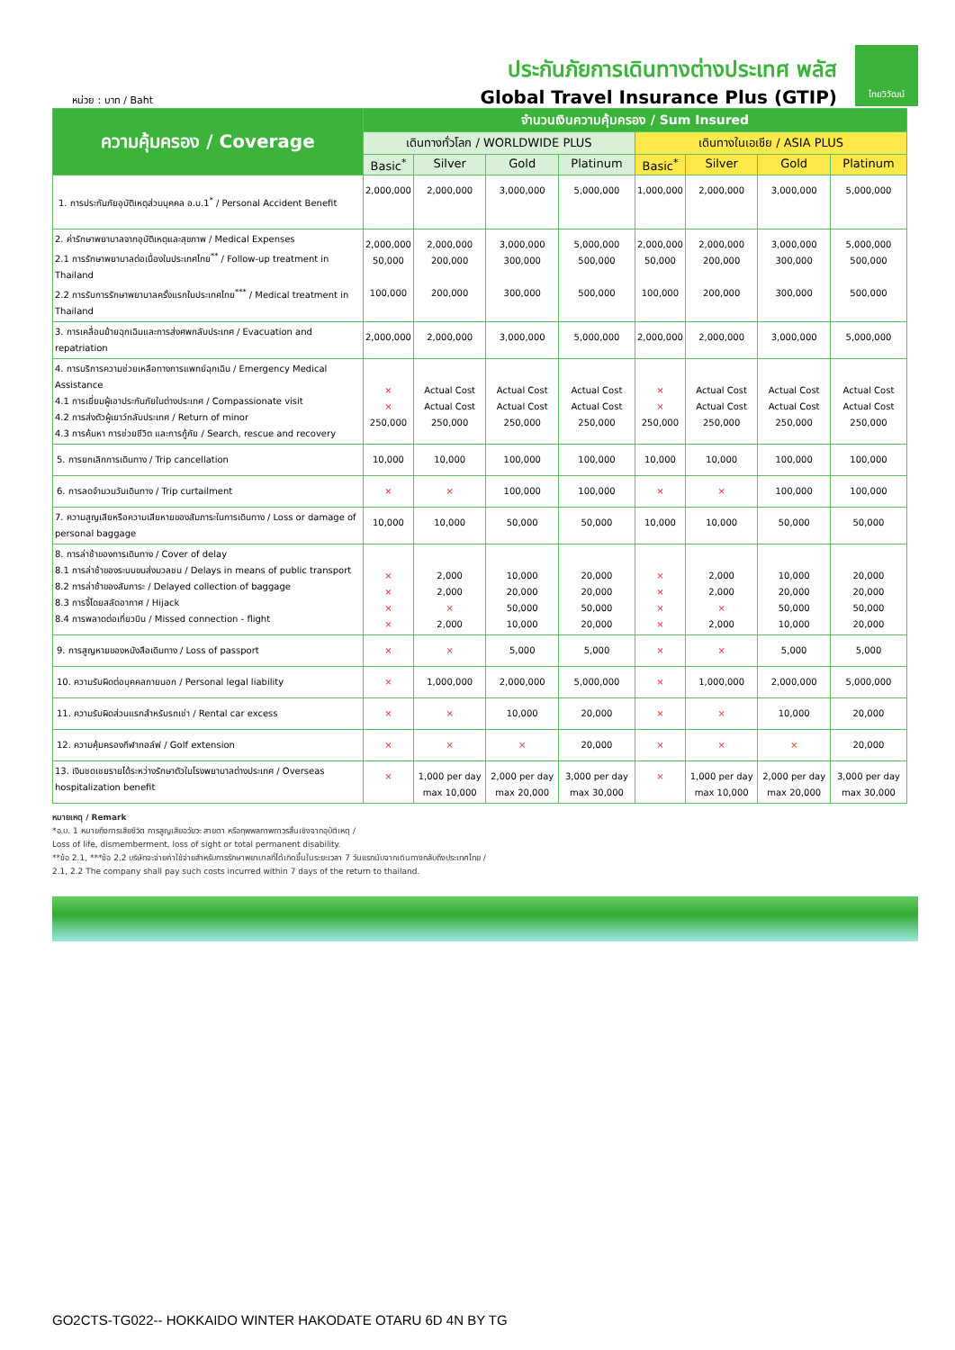หน่วย : บาท / Baht
ประกันภัยการเดินทางต่างประเทศ พลัส
Global Travel Insurance Plus (GTIP)
ไทยวิวัฒน์
| ความคุ้มครอง / Coverage | จำนวนเงินความคุ้มครอง / Sum Insured | | | | | | | |
| --- | --- | --- | --- | --- | --- | --- | --- | --- |
| | เดินทางทั่วโลก / WORLDWIDE PLUS | | | | เดินทางในเอเชีย / ASIA PLUS | | | |
| | Basic<sup>*</sup> | Silver | Gold | Platinum | Basic<sup>*</sup> | Silver | Gold | Platinum |
| 1. การประกันภัยอุบัติเหตุส่วนบุคคล อ.บ.1<sup>*</sup> / Personal Accident Benefit | 2,000,000 | 2,000,000 | 3,000,000 | 5,000,000 | 1,000,000 | 2,000,000 | 3,000,000 | 5,000,000 |
| 2. ค่ารักษาพยาบาลจากอุบัติเหตุและสุขภาพ / Medical Expenses 2.1 การรักษาพยาบาลต่อเนื่องในประเทศไทย<sup>**</sup> / Follow-up treatment in Thailand 2.2 การรับการรักษาพยาบาลครั้งแรกในประเทศไทย<sup>***</sup> / Medical treatment in Thailand | 2,000,000 50,000 100,000 | 2,000,000 200,000 200,000 | 3,000,000 300,000 300,000 | 5,000,000 500,000 500,000 | 2,000,000 50,000 100,000 | 2,000,000 200,000 200,000 | 3,000,000 300,000 300,000 | 5,000,000 500,000 500,000 |
| 3. การเคลื่อนย้ายฉุกเฉินและการส่งศพกลับประเทศ / Evacuation and repatriation | 2,000,000 | 2,000,000 | 3,000,000 | 5,000,000 | 2,000,000 | 2,000,000 | 3,000,000 | 5,000,000 |
| 4. การบริการความช่วยเหลือทางการแพทย์ฉุกเฉิน / Emergency Medical Assistance 4.1 การเยี่ยมผู้เอาประกันภัยในต่างประเทศ / Compassionate visit 4.2 การส่งตัวผู้เยาว์กลับประเทศ / Return of minor 4.3 การค้นหา การช่วยชีวิต และการกู้ภัย / Search, rescue and recovery | × × 250,000 | Actual Cost Actual Cost 250,000 | Actual Cost Actual Cost 250,000 | Actual Cost Actual Cost 250,000 | × × 250,000 | Actual Cost Actual Cost 250,000 | Actual Cost Actual Cost 250,000 | Actual Cost Actual Cost 250,000 |
| 5. การยกเลิกการเดินทาง / Trip cancellation | 10,000 | 10,000 | 100,000 | 100,000 | 10,000 | 10,000 | 100,000 | 100,000 |
| 6. การลดจำนวนวันเดินทาง / Trip curtailment | × | × | 100,000 | 100,000 | × | × | 100,000 | 100,000 |
| 7. ความสูญเสียหรือความเสียหายของสัมภาระในการเดินทาง / Loss or damage of personal baggage | 10,000 | 10,000 | 50,000 | 50,000 | 10,000 | 10,000 | 50,000 | 50,000 |
| 8. การล่าช้าของการเดินทาง / Cover of delay 8.1 การล่าช้าของระบบขนส่งมวลชน / Delays in means of public transport 8.2 การล่าช้าของสัมภาระ / Delayed collection of baggage 8.3 การจี้โดยสลัดอากาศ / Hijack 8.4 การพลาดต่อเที่ยวบิน / Missed connection - flight | × × × × | 2,000 2,000 × 2,000 | 10,000 20,000 50,000 10,000 | 20,000 20,000 50,000 20,000 | × × × × | 2,000 2,000 × 2,000 | 10,000 20,000 50,000 10,000 | 20,000 20,000 50,000 20,000 |
| 9. การสูญหายของหนังสือเดินทาง / Loss of passport | × | × | 5,000 | 5,000 | × | × | 5,000 | 5,000 |
| 10. ความรับผิดต่อบุคคลภายนอก / Personal legal liability | × | 1,000,000 | 2,000,000 | 5,000,000 | × | 1,000,000 | 2,000,000 | 5,000,000 |
| 11. ความรับผิดส่วนแรกสำหรับรถเช่า / Rental car excess | × | × | 10,000 | 20,000 | × | × | 10,000 | 20,000 |
| 12. ความคุ้มครองกีฬากอล์ฟ / Golf extension | × | × | × | 20,000 | × | × | × | 20,000 |
| 13. เงินชดเชยรายได้ระหว่างรักษาตัวในโรงพยาบาลต่างประเทศ / Overseas hospitalization benefit | × | 1,000 per day max 10,000 | 2,000 per day max 20,000 | 3,000 per day max 30,000 | × | 1,000 per day max 10,000 | 2,000 per day max 20,000 | 3,000 per day max 30,000 |
หมายเหตุ / Remark
*อ.บ. 1 หมายถึงการเสียชีวิต การสูญเสียอวัยวะ สายตา หรือทุพพลภาพถาวรสิ้นเชิงจากอุบัติเหตุ /
Loss of life, dismemberment, loss of sight or total permanent disability.
**ข้อ 2.1, ***ข้อ 2.2 บริษัทจะจ่ายค่าใช้จ่ายสำหรับการรักษาพยาบาลที่ได้เกิดขึ้นในระยะเวลา 7 วันแรกนับจากเดินทางกลับถึงประเทศไทย /
2.1, 2.2 The company shall pay such costs incurred within 7 days of the return to thailand.
GO2CTS-TG022-- HOKKAIDO WINTER HAKODATE OTARU 6D 4N BY TG